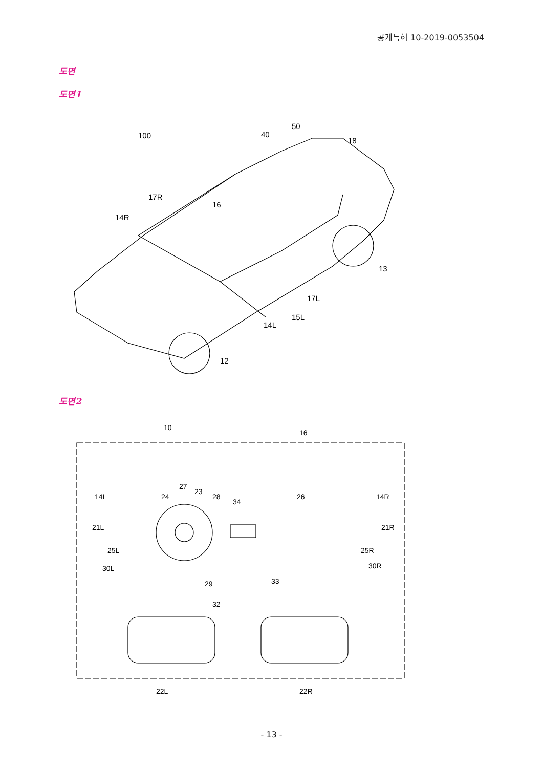공개특허 10-2019-0053504
도면
도면1
100
40
50
18
17R
16
14R
13
17L
15L
14L
12
도면2
10
16
27
23
24
28
34
26
14L
14R
21L
21R
25L
25R
30L
30R
29
33
32
22L
22R
- 13 -